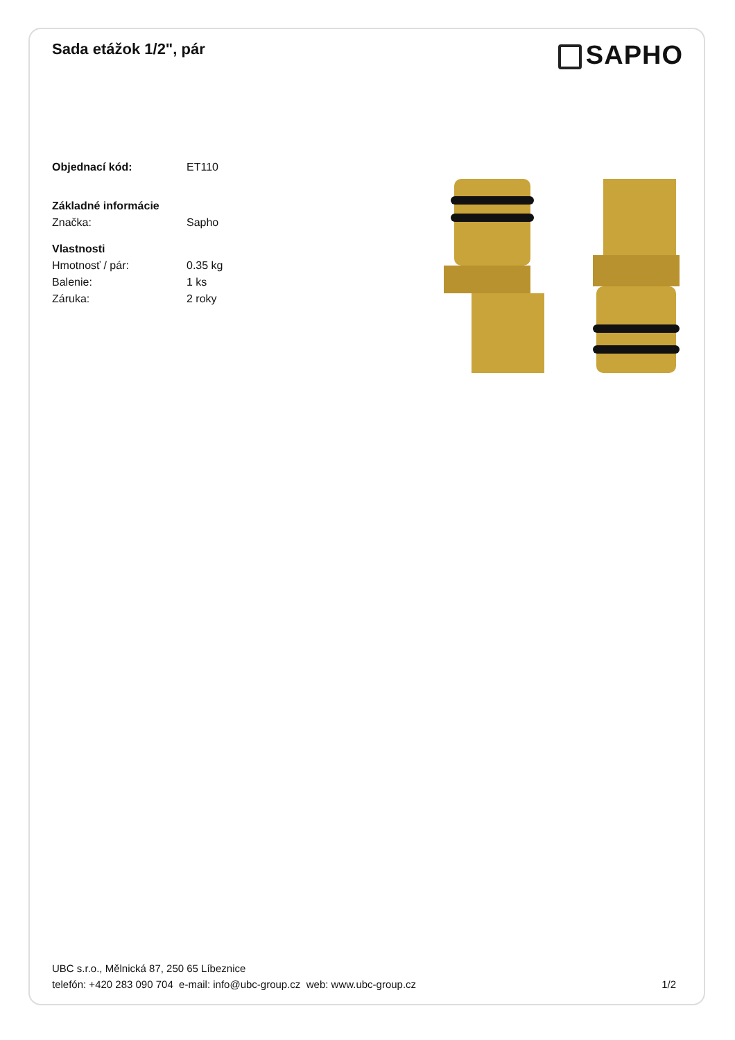Sada etážok 1/2", pár
SAPHO
Objednací kód: ET110
Základné informácie
Značka: Sapho
Vlastnosti
Hmotnosť / pár: 0.35 kg
Balenie: 1 ks
Záruka: 2 roky
UBC s.r.o., Mělnická 87, 250 65 Líbeznice
telefón: +420 283 090 704 e-mail: info@ubc-group.cz web: www.ubc-group.cz
1/2